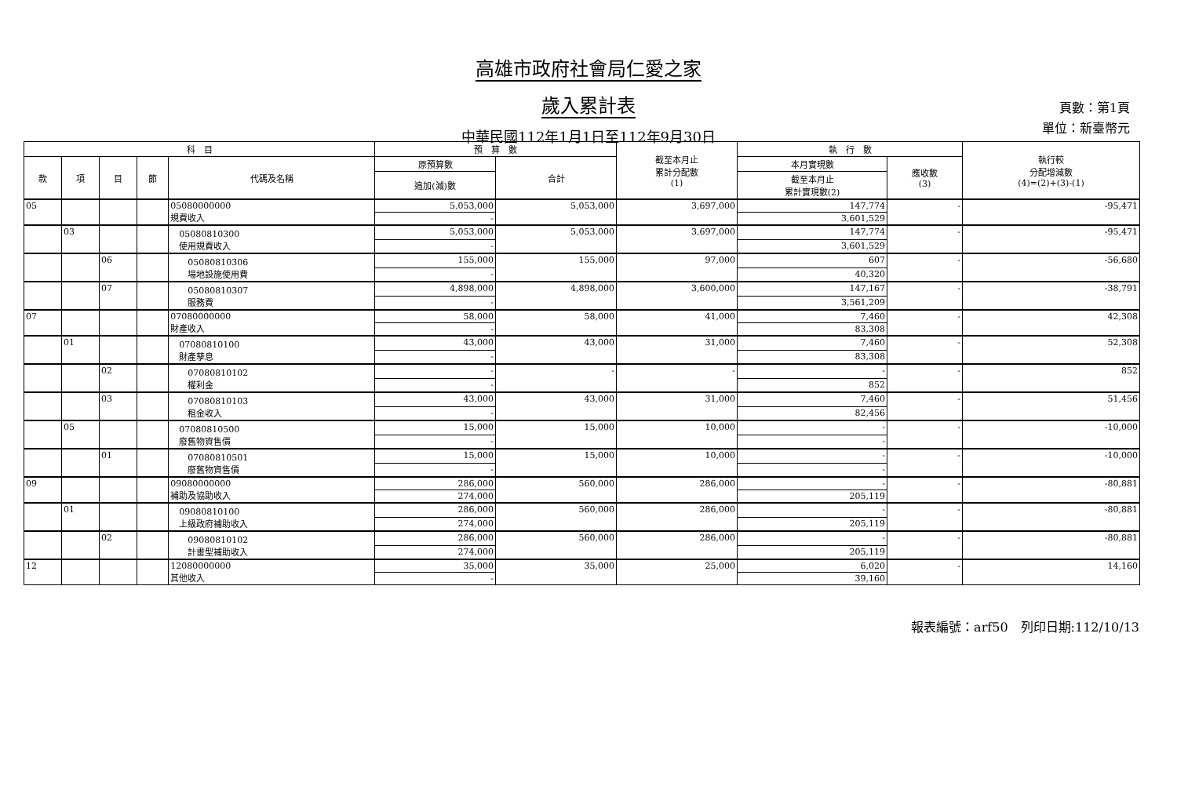高雄市政府社會局仁愛之家
歲入累計表
中華民國112年1月1日至112年9月30日
頁數：第1頁
單位：新臺幣元
| 科 目 | | | | | 預 算 數 | | 截至本月止 累計分配數 (1) | 執 行 數 | | 執行較 分配增減數 (4)=(2)+(3)-(1) |
| --- | --- | --- | --- | --- | --- | --- | --- | --- | --- | --- |
| 款 | 項 | 目 | 節 | 代碼及名稱 | 原預算數 | 合計 | | 本月實現數 | 應收數 (3) | |
| | | | | | 追加(減)數 | | | 截至本月止 累計實現數(2) | | |
| 05 | | | | 05080000000 規費收入 | 5,053,000 | 5,053,000 | 3,697,000 | 147,774 | - | -95,471 |
| | | | | | - | | | 3,601,529 | | |
| | 03 | | | 05080810300 使用規費收入 | 5,053,000 | 5,053,000 | 3,697,000 | 147,774 | - | -95,471 |
| | | | | | - | | | 3,601,529 | | |
| | | 06 | | 05080810306 場地設施使用費 | 155,000 | 155,000 | 97,000 | 607 | - | -56,680 |
| | | | | | - | | | 40,320 | | |
| | | 07 | | 05080810307 服務費 | 4,898,000 | 4,898,000 | 3,600,000 | 147,167 | - | -38,791 |
| | | | | | - | | | 3,561,209 | | |
| 07 | | | | 07080000000 財產收入 | 58,000 | 58,000 | 41,000 | 7,460 | - | 42,308 |
| | | | | | - | | | 83,308 | | |
| | 01 | | | 07080810100 財產孳息 | 43,000 | 43,000 | 31,000 | 7,460 | - | 52,308 |
| | | | | | - | | | 83,308 | | |
| | | 02 | | 07080810102 權利金 | - | - | - | - | - | 852 |
| | | | | | - | | | 852 | | |
| | | 03 | | 07080810103 租金收入 | 43,000 | 43,000 | 31,000 | 7,460 | - | 51,456 |
| | | | | | - | | | 82,456 | | |
| | 05 | | | 07080810500 廢舊物資售價 | 15,000 | 15,000 | 10,000 | - | - | -10,000 |
| | | | | | - | | | - | | |
| | | 01 | | 07080810501 廢舊物資售價 | 15,000 | 15,000 | 10,000 | - | - | -10,000 |
| | | | | | - | | | - | | |
| 09 | | | | 09080000000 補助及協助收入 | 286,000 | 560,000 | 286,000 | - | - | -80,881 |
| | | | | | 274,000 | | | 205,119 | | |
| | 01 | | | 09080810100 上級政府補助收入 | 286,000 | 560,000 | 286,000 | - | - | -80,881 |
| | | | | | 274,000 | | | 205,119 | | |
| | | 02 | | 09080810102 計畫型補助收入 | 286,000 | 560,000 | 286,000 | - | - | -80,881 |
| | | | | | 274,000 | | | 205,119 | | |
| 12 | | | | 12080000000 其他收入 | 35,000 | 35,000 | 25,000 | 6,020 | - | 14,160 |
| | | | | | - | | | 39,160 | | |
報表編號：arf50　列印日期:112/10/13